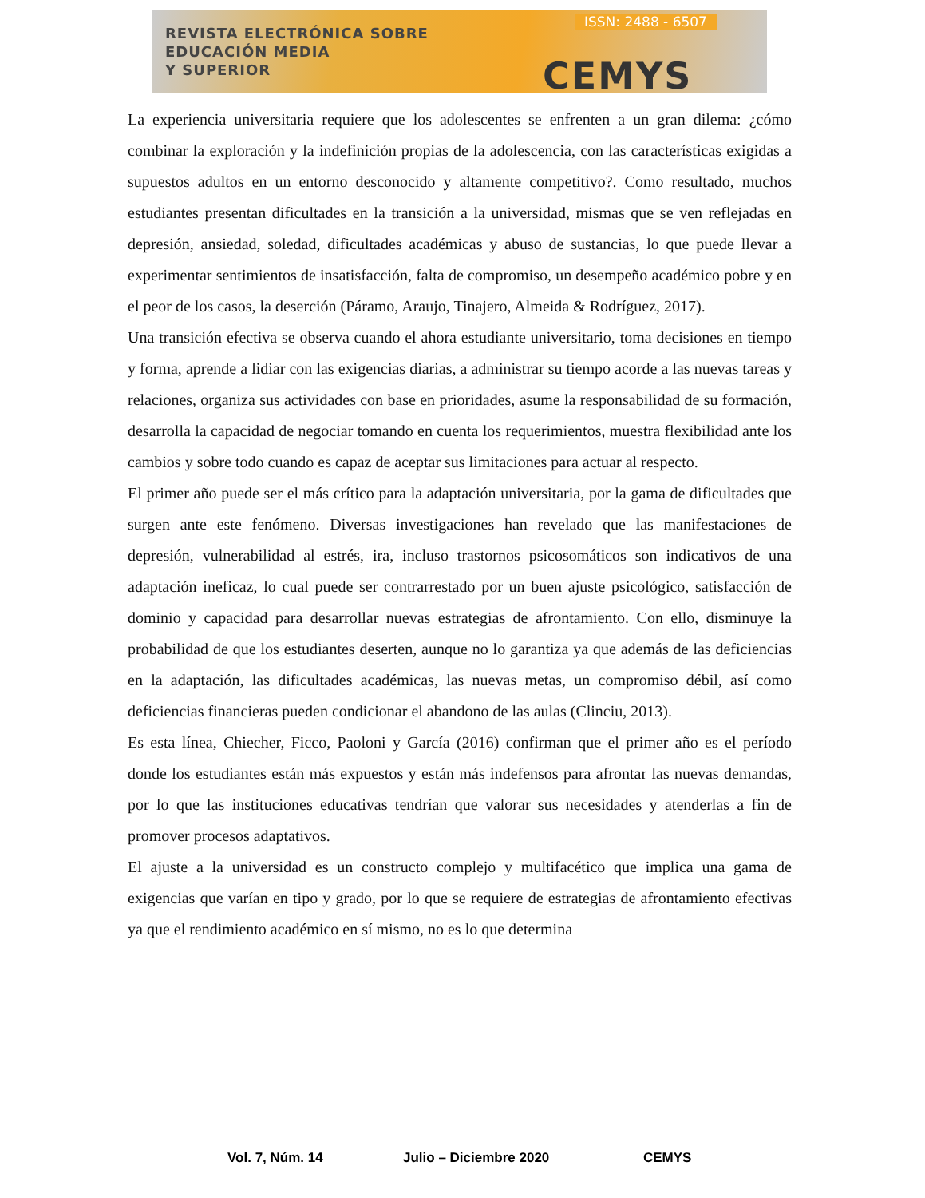REVISTA ELECTRÓNICA SOBRE
EDUCACIÓN MEDIA
Y SUPERIOR
ISSN: 2488 - 6507
CEMYS
La experiencia universitaria requiere que los adolescentes se enfrenten a un gran dilema: ¿cómo combinar la exploración y la indefinición propias de la adolescencia, con las características exigidas a supuestos adultos en un entorno desconocido y altamente competitivo?. Como resultado, muchos estudiantes presentan dificultades en la transición a la universidad, mismas que se ven reflejadas en depresión, ansiedad, soledad, dificultades académicas y abuso de sustancias, lo que puede llevar a experimentar sentimientos de insatisfacción, falta de compromiso, un desempeño académico pobre y en el peor de los casos, la deserción (Páramo, Araujo, Tinajero, Almeida & Rodríguez, 2017).
Una transición efectiva se observa cuando el ahora estudiante universitario, toma decisiones en tiempo y forma, aprende a lidiar con las exigencias diarias, a administrar su tiempo acorde a las nuevas tareas y relaciones, organiza sus actividades con base en prioridades, asume la responsabilidad de su formación, desarrolla la capacidad de negociar tomando en cuenta los requerimientos, muestra flexibilidad ante los cambios y sobre todo cuando es capaz de aceptar sus limitaciones para actuar al respecto.
El primer año puede ser el más crítico para la adaptación universitaria, por la gama de dificultades que surgen ante este fenómeno. Diversas investigaciones han revelado que las manifestaciones de depresión, vulnerabilidad al estrés, ira, incluso trastornos psicosomáticos son indicativos de una adaptación ineficaz, lo cual puede ser contrarrestado por un buen ajuste psicológico, satisfacción de dominio y capacidad para desarrollar nuevas estrategias de afrontamiento. Con ello, disminuye la probabilidad de que los estudiantes deserten, aunque no lo garantiza ya que además de las deficiencias en la adaptación, las dificultades académicas, las nuevas metas, un compromiso débil, así como deficiencias financieras pueden condicionar el abandono de las aulas (Clinciu, 2013).
Es esta línea, Chiecher, Ficco, Paoloni y García (2016) confirman que el primer año es el período donde los estudiantes están más expuestos y están más indefensos para afrontar las nuevas demandas, por lo que las instituciones educativas tendrían que valorar sus necesidades y atenderlas a fin de promover procesos adaptativos.
El ajuste a la universidad es un constructo complejo y multifacético que implica una gama de exigencias que varían en tipo y grado, por lo que se requiere de estrategias de afrontamiento efectivas ya que el rendimiento académico en sí mismo, no es lo que determina
Vol. 7, Núm. 14 Julio – Diciembre 2020 CEMYS